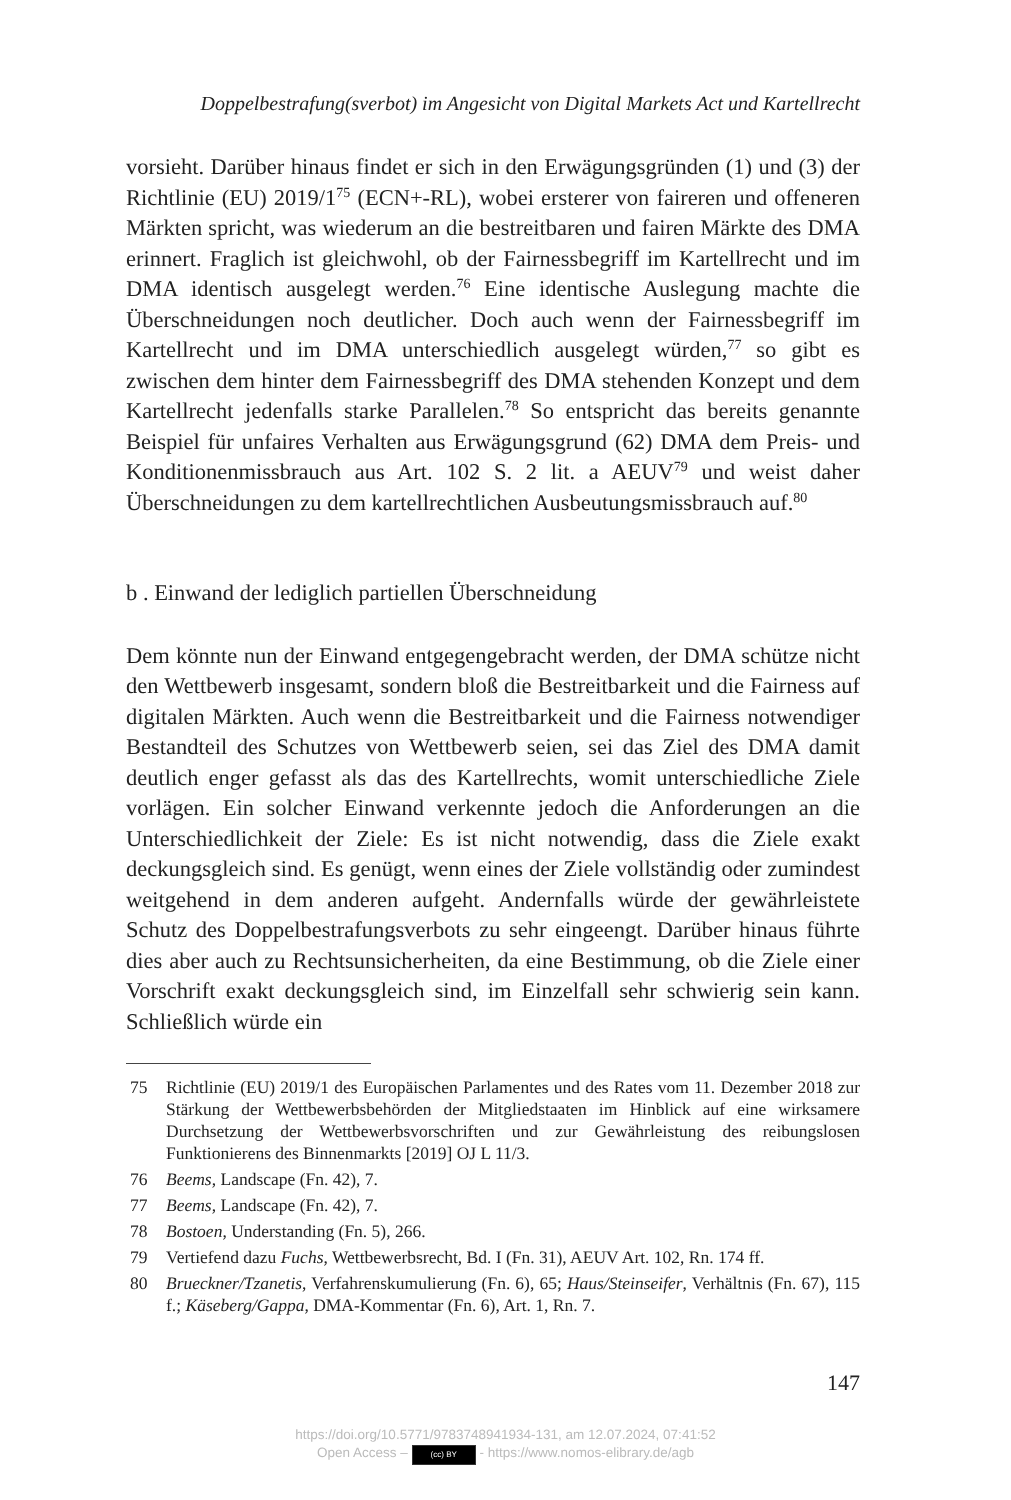Doppelbestrafung(sverbot) im Angesicht von Digital Markets Act und Kartellrecht
vorsieht. Darüber hinaus findet er sich in den Erwägungsgründen (1) und (3) der Richtlinie (EU) 2019/1<sup>75</sup> (ECN+-RL), wobei ersterer von faireren und offeneren Märkten spricht, was wiederum an die bestreitbaren und fairen Märkte des DMA erinnert. Fraglich ist gleichwohl, ob der Fairness­begriff im Kartellrecht und im DMA identisch ausgelegt werden.<sup>76</sup> Eine identische Auslegung machte die Überschneidungen noch deutlicher. Doch auch wenn der Fairnessbegriff im Kartellrecht und im DMA unterschied­lich ausgelegt würden,<sup>77</sup> so gibt es zwischen dem hinter dem Fairnessbegriff des DMA stehenden Konzept und dem Kartellrecht jedenfalls starke Paral­lelen.<sup>78</sup> So entspricht das bereits genannte Beispiel für unfaires Verhalten aus Erwägungsgrund (62) DMA dem Preis- und Konditionenmissbrauch aus Art. 102 S. 2 lit. a AEUV<sup>79</sup> und weist daher Überschneidungen zu dem kartellrechtlichen Ausbeutungsmissbrauch auf.<sup>80</sup>
b . Einwand der lediglich partiellen Überschneidung
Dem könnte nun der Einwand entgegengebracht werden, der DMA schütze nicht den Wettbewerb insgesamt, sondern bloß die Bestreitbarkeit und die Fairness auf digitalen Märkten. Auch wenn die Bestreitbarkeit und die Fairness notwendiger Bestandteil des Schutzes von Wettbewerb seien, sei das Ziel des DMA damit deutlich enger gefasst als das des Kartellrechts, womit unterschiedliche Ziele vorlägen. Ein solcher Einwand verkennte je­doch die Anforderungen an die Unterschiedlichkeit der Ziele: Es ist nicht notwendig, dass die Ziele exakt deckungsgleich sind. Es genügt, wenn eines der Ziele vollständig oder zumindest weitgehend in dem anderen aufgeht. Andernfalls würde der gewährleistete Schutz des Doppelbestrafungsverbots zu sehr eingeengt. Darüber hinaus führte dies aber auch zu Rechtsunsicher­heiten, da eine Bestimmung, ob die Ziele einer Vorschrift exakt deckungs­gleich sind, im Einzelfall sehr schwierig sein kann. Schließlich würde ein
75 Richtlinie (EU) 2019/1 des Europäischen Parlamentes und des Rates vom 11. Dezem­ber 2018 zur Stärkung der Wettbewerbsbehörden der Mitgliedstaaten im Hinblick auf eine wirksamere Durchsetzung der Wettbewerbsvorschriften und zur Gewährleistung des reibungslosen Funktionierens des Binnenmarkts [2019] OJ L 11/3.
76 Beems, Landscape (Fn. 42), 7.
77 Beems, Landscape (Fn. 42), 7.
78 Bostoen, Understanding (Fn. 5), 266.
79 Vertiefend dazu Fuchs, Wettbewerbsrecht, Bd. I (Fn. 31), AEUV Art. 102, Rn. 174 ff.
80 Brueckner/Tzanetis, Verfahrenskumulierung (Fn. 6), 65; Haus/Steinseifer, Verhältnis (Fn. 67), 115 f.; Käseberg/Gappa, DMA-Kommentar (Fn. 6), Art. 1, Rn. 7.
147
https://doi.org/10.5771/9783748941934-131, am 12.07.2024, 07:41:52
Open Access – (cc) BY - https://www.nomos-elibrary.de/agb